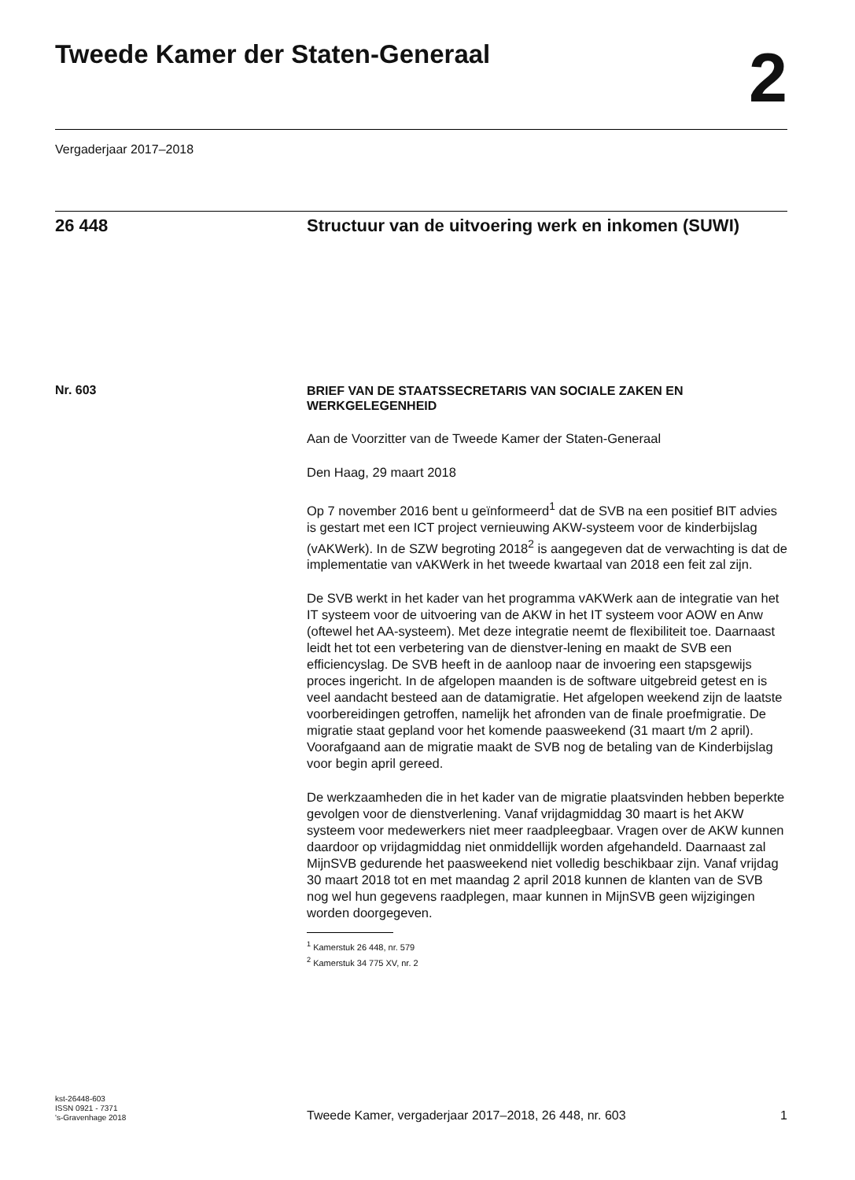Tweede Kamer der Staten-Generaal
2
Vergaderjaar 2017–2018
26 448 Structuur van de uitvoering werk en inkomen (SUWI)
Nr. 603
BRIEF VAN DE STAATSSECRETARIS VAN SOCIALE ZAKEN EN WERKGELEGENHEID
Aan de Voorzitter van de Tweede Kamer der Staten-Generaal
Den Haag, 29 maart 2018
Op 7 november 2016 bent u geïnformeerd<sup>1</sup> dat de SVB na een positief BIT advies is gestart met een ICT project vernieuwing AKW-systeem voor de kinderbijslag (vAKWerk). In de SZW begroting 2018<sup>2</sup> is aangegeven dat de verwachting is dat de implementatie van vAKWerk in het tweede kwartaal van 2018 een feit zal zijn.
De SVB werkt in het kader van het programma vAKWerk aan de integratie van het IT systeem voor de uitvoering van de AKW in het IT systeem voor AOW en Anw (oftewel het AA-systeem). Met deze integratie neemt de flexibiliteit toe. Daarnaast leidt het tot een verbetering van de dienstver-lening en maakt de SVB een efficiencyslag. De SVB heeft in de aanloop naar de invoering een stapsgewijs proces ingericht. In de afgelopen maanden is de software uitgebreid getest en is veel aandacht besteed aan de datamigratie. Het afgelopen weekend zijn de laatste voorbereidingen getroffen, namelijk het afronden van de finale proefmigratie. De migratie staat gepland voor het komende paasweekend (31 maart t/m 2 april). Voorafgaand aan de migratie maakt de SVB nog de betaling van de Kinderbijslag voor begin april gereed.
De werkzaamheden die in het kader van de migratie plaatsvinden hebben beperkte gevolgen voor de dienstverlening. Vanaf vrijdagmiddag 30 maart is het AKW systeem voor medewerkers niet meer raadpleegbaar. Vragen over de AKW kunnen daardoor op vrijdagmiddag niet onmiddellijk worden afgehandeld. Daarnaast zal MijnSVB gedurende het paasweekend niet volledig beschikbaar zijn. Vanaf vrijdag 30 maart 2018 tot en met maandag 2 april 2018 kunnen de klanten van de SVB nog wel hun gegevens raadplegen, maar kunnen in MijnSVB geen wijzigingen worden doorgegeven.
<sup>1</sup> Kamerstuk 26 448, nr. 579
<sup>2</sup> Kamerstuk 34 775 XV, nr. 2
kst-26448-603
ISSN 0921 - 7371
's-Gravenhage 2018
Tweede Kamer, vergaderjaar 2017–2018, 26 448, nr. 603
1